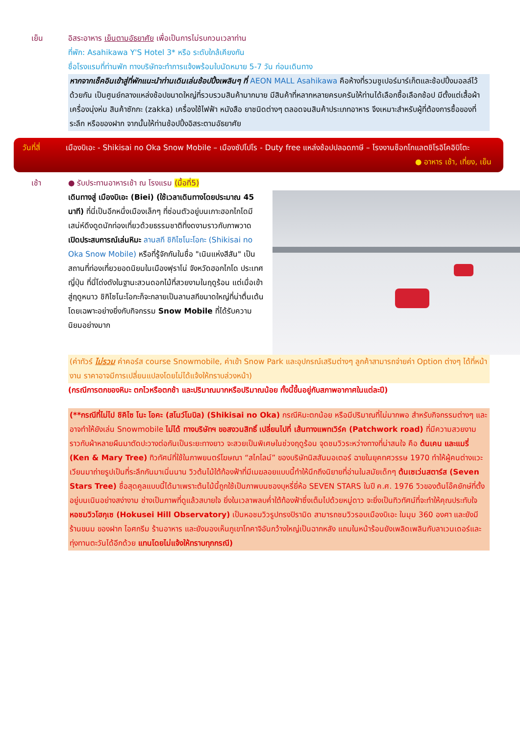เย็น อิสระอาหาร เย็นตามอัธยาศัย เพื่อเป็นการไม่รบกวนเวลาท่าน
ที่พัก: Asahikawa Y'S Hotel 3* หรือ ระดับใกล้เคียงกัน
ชื่อโรงแรมที่ท่านพัก ทางบริษัทจะทำการแจ้งพร้อมใบนัดหมาย 5-7 วัน ก่อนเดินทาง
หากจากเช็คอินเข้าสู่ที่พักแนะนำท่านเดินเล่นช้อปปิ้งเพลินๆ ที่ AEON MALL Asahikawa คือห้างที่รวมซูเปอร์มาร์เก็ตและช้อปปิ้งมอลล์ไว้ด้วยกัน เป็นศูนย์กลางแหล่งช้อปขนาดใหญ่ที่รวบรวมสินค้ามากมาย มีสินค้าที่หลากหลายครบครันให้ท่านได้เลือกซื้อเลือกช้อป มีตั้งแต่เสื้อผ้าเครื่องนุ่งห่ม สินค้าซักกะ (zakka) เครื่องใช้ไฟฟ้า หนังสือ ยาชนิดต่างๆ ตลอดจนสินค้าประเภทอาหาร จึงเหมาะสำหรับผู้ที่ต้องการซื้อของที่ระลึก หรือของฝาก จากนั้นให้ท่านช้อปปิ้งอิสระตามอัธยาศัย
วันที่สี่ เมืองบิเอะ - Shikisai no Oka Snow Mobile – เมืองซัปโปโร - Duty free แหล่งช้อปปลอดภาษี – โรงงานช็อกโกแลตชิโรอิโคอิบิโตะ ● อาหาร เช้า, เที่ยง, เย็น
เช้า ● รับประทานอาหารเช้า ณ โรงแรม (มื้อที่5)
เดินทางสู่ เมืองบิเอะ (Biei) (ใช้เวลาเดินทางโดยประมาณ 45 นาที) ที่นี่เป็นอีกหนึ่งเมืองเล็กๆ ที่ซ่อนตัวอยู่บนเกาะฮอกไกโดมีเสน่ห์ดึงดูดนักท่องเที่ยวด้วยธรรมชาติที่งดงามราวกับภาพวาด เปิดประสบการณ์เล่นหิมะ ลานสกี ชิกิไซโนะโอกะ (Shikisai no Oka Snow Mobile) หรือที่รู้จักกันในชื่อ "เนินแห่งสีสัน" เป็นสถานที่ท่องเที่ยวยอดนิยมในเมืองฟุราโน่ จังหวัดฮอกไกโด ประเทศญี่ปุ่น ที่นี่โด่งดังในฐานะสวนดอกไม้ที่สวยงามในฤดูร้อน แต่เมื่อเข้าสู่ฤดูหนาว ชิกิไซโนะโอกะก็จะกลายเป็นลานสกีขนาดใหญ่ที่น่าตื่นเต้น โดยเฉพาะอย่างยิ่งกับกิจกรรม Snow Mobile ที่ได้รับความนิยมอย่างมาก
(ค่าทัวร์ ไม่รวม ค่าคอร์ส course Snowmobile, ค่าเข้า Snow Park และอุปกรณ์เสริมต่างๆ ลูกค้าสามารถจ่ายค่า Option ต่างๆ ได้ที่หน้างาน ราคาอาจมีการเปลี่ยนแปลงโดยไม่ได้แจ้งให้ทราบล่วงหน้า)
(กรณีการตกของหิมะ ตกไวหรือตกช้า และปริมาณมากหรือปริมาณน้อย ทั้งนี้ขึ้นอยู่กับสภาพอากาศในแต่ละปี)
(**กรณีที่ไม่ไป ชิคิไซ โนะ โอคะ (สโนว์โมบิล) (Shikisai no Oka) กรณีหิมะตกน้อย หรือมีปริมาณที่ไม่มากพอ สำหรับกิจกรรมต่างๆ และอาจทำให้ยังเล่น Snowmobile ไม่ได้ ทางบริษัทฯ ขอสงวนสิทธิ์ เปลี่ยนไปที่ เส้นทางแพทเวิร์ค (Patchwork road) ที่มีความสวยงามราวกับผ้าหลายผืนมาตัดปะวางต่อกันเป็นระยะทางยาว จะสวยเป็นพิเศษในช่วงฤดูร้อน จุดชมวิวระหว่างทางที่น่าสนใจ คือ ต้นเคน และแมรี่ (Ken & Mary Tree) ทิวทัศน์ที่ใช้ในภาพยนตร์โฆษณา “สไกไลน์” ของบริษัทนิสสันมอเตอร์ ฉายในยุคทศวรรษ 1970 ทำให้ผู้คนต่างแวะเวียนมาถ่ายรูปเป็นที่ระลึกกันมาเนิ่นนาน วิวต้นไม้ใต้ท้องฟ้าที่มีเมฆลอยแบบนี้ทำให้นึกถึงนิยายที่อ่านในสมัยเด็กๆ ต้นเซเว่นสตาร์ส (Seven Stars Tree) ชื่อสุดคูลแบบนี้ได้มาเพราะต้นไม้นี้ถูกใช้เป็นภาพบนซองบุหรี่ยี่ห้อ SEVEN STARS ในปี ค.ศ. 1976 วิวของต้นโอ๊คยักษ์ที่ตั้งอยู่บนเนินอย่างสง่างาม ช่างเป็นภาพที่ดูแล้วสบายใจ ยิ่งในเวลาพลบค่ำใต้ท้องฟ้าซึ่งเต็มไปด้วยหมู่ดาว จะยิ่งเป็นทิวทัศน์ที่จะทำให้คุณประทับใจ หอชมวิวโฮกุเซ (Hokusei Hill Observatory) เป็นหอชมวิวรูปทรงปิรามิด สามารถชมวิวรอบเมืองบิเอะ ในมุม 360 องศา และยังมีร้านขนม ของฝาก ไอศกรีม ร้านอาหาร และยังมองเห็นภูเขาโทคาจิอันกว้างใหญ่เป็นฉากหลัง แถมในหน้าร้อนยังเพลิดเพลินกับลาเวนเดอร์และทุ่งทานตะวันได้อีกด้วย แทนโดยไม่แจ้งให้ทราบทุกกรณี)